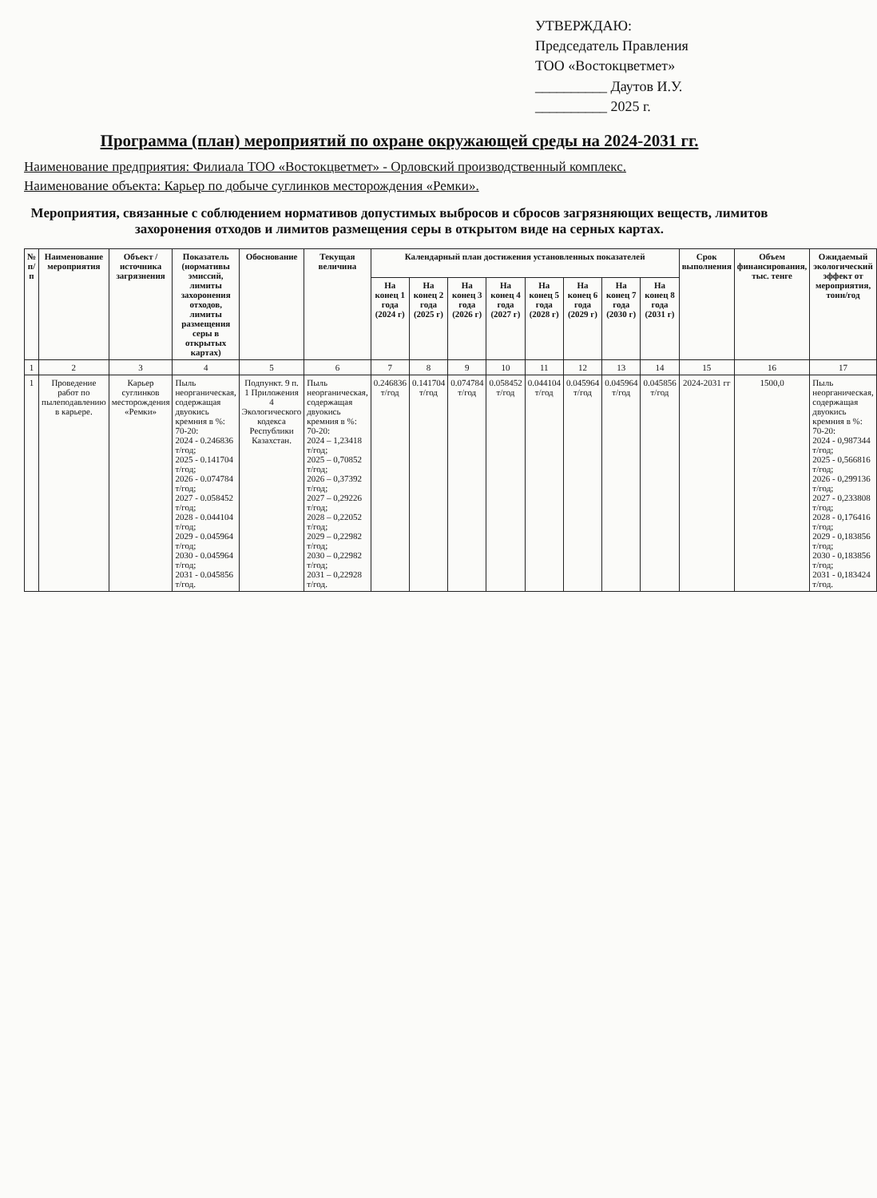УТВЕРЖДАЮ:
Председатель Правления
ТОО «Востокцветмет»
__________ Даутов И.У.
__________ 2025 г.
Программа (план) мероприятий по охране окружающей среды на 2024-2031 гг.
Наименование предприятия: Филиала ТОО «Востокцветмет» - Орловский производственный комплекс.
Наименование объекта: Карьер по добыче суглинков месторождения «Ремки».
Мероприятия, связанные с соблюдением нормативов допустимых выбросов и сбросов загрязняющих веществ, лимитов захоронения отходов и лимитов размещения серы в открытом виде на серных картах.
| № п/п | Наименование мероприятия | Объект / источника загрязнения | Показатель (нормативы эмиссий, лимиты захоронения отходов, лимиты размещения серы в открытых картах) | Обоснование | Текущая величина | Календарный план достижения установленных показателей | | | | | | | | Срок выполнения | Объем финансирования, тыс. тенге | Ожидаемый экологический эффект от мероприятия, тонн/год |
| --- | --- | --- | --- | --- | --- | --- | --- | --- | --- | --- | --- | --- | --- | --- | --- | --- |
| | | | | | | На конец 1 года (2024 г) | На конец 2 года (2025 г) | На конец 3 года (2026 г) | На конец 4 года (2027 г) | На конец 5 года (2028 г) | На конец 6 года (2029 г) | На конец 7 года (2030 г) | На конец 8 года (2031 г) | | | |
| 1 | 2 | 3 | 4 | 5 | 6 | 7 | 8 | 9 | 10 | 11 | 12 | 13 | 14 | 15 | 16 | 17 |
| 1 | Проведение работ по пылеподавлению в карьере. | Карьер суглинков месторождения «Ремки» | Пыль неорганическая, содержащая двуокись кремния в %: 70-20: 2024 - 0.246836 т/год; 2025 - 0.141704 т/год; 2026 - 0.074784 т/год; 2027 - 0.058452 т/год; 2028 - 0.044104 т/год; 2029 - 0.045964 т/год; 2030 - 0.045964 т/год; 2031 - 0.045856 т/год. | Подпункт. 9 п. 1 Приложения 4 Экологического кодекса Республики Казахстан. | Пыль неорганическая, содержащая двуокись кремния в %: 70-20: 2024 – 1,23418 т/год; 2025 – 0,70852 т/год; 2026 – 0,37392 т/год; 2027 – 0,29226 т/год; 2028 – 0,22052 т/год; 2029 – 0,22982 т/год; 2030 – 0,22982 т/год; 2031 – 0,22928 т/год. | 0.246836 т/год | 0.141704 т/год | 0.074784 т/год | 0.058452 т/год | 0.044104 т/год | 0.045964 т/год | 0.045964 т/год | 0.045856 т/год | 2024-2031 гг | 1500,0 | Пыль неорганическая, содержащая двуокись кремния в %: 70-20: 2024 - 0,987344 т/год; 2025 - 0,566816 т/год; 2026 - 0,299136 т/год; 2027 - 0,233808 т/год; 2028 - 0,176416 т/год; 2029 - 0,183856 т/год; 2030 - 0,183856 т/год; 2031 - 0,183424 т/год. |